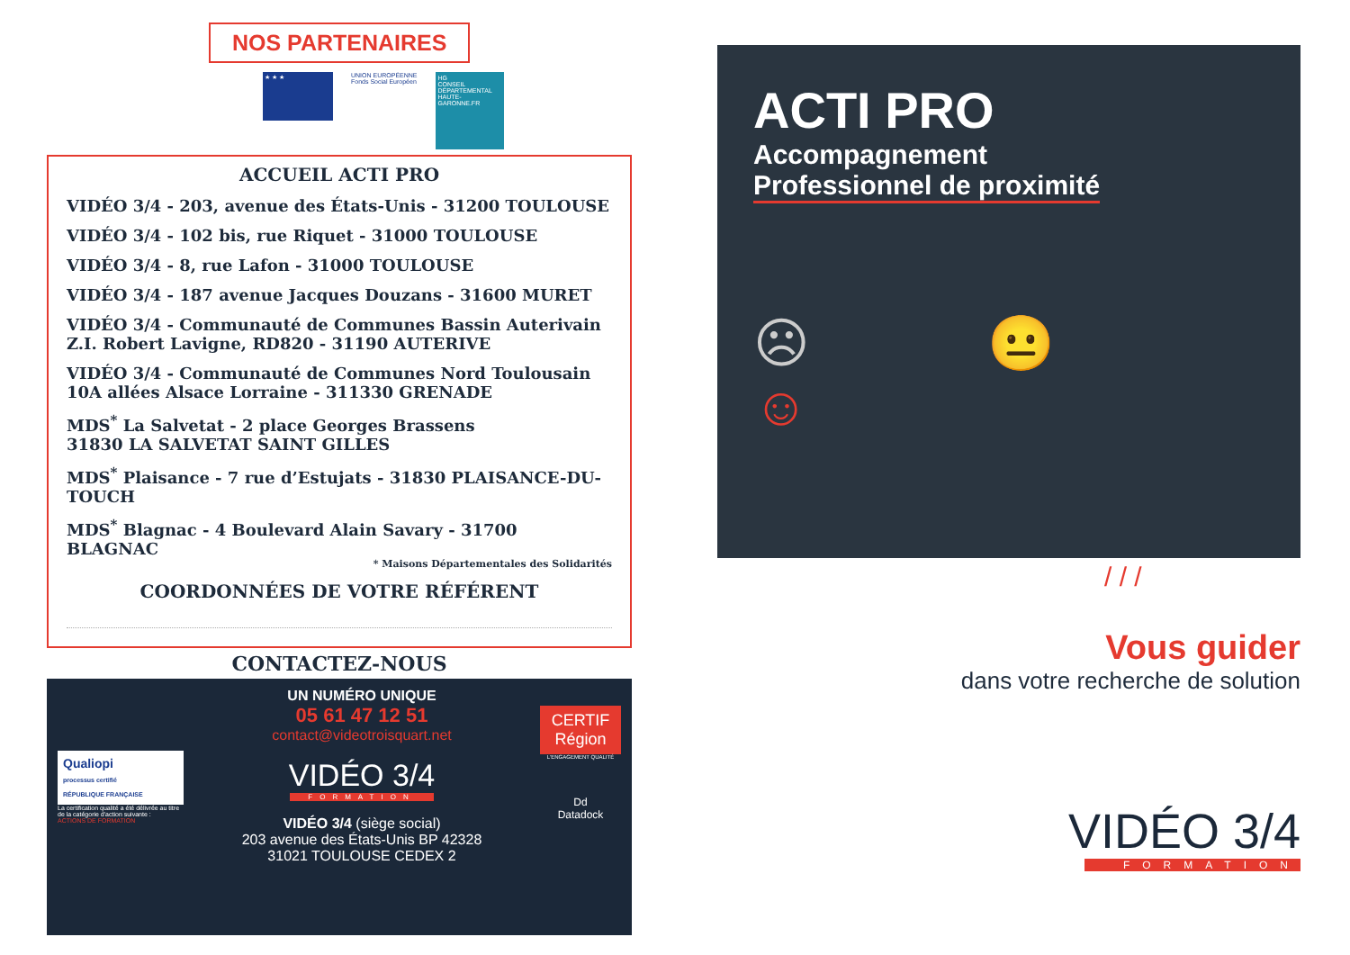NOS PARTENAIRES
★ ★ ★
UNION EUROPÉENNE
Fonds Social Européen
HG
CONSEIL DÉPARTEMENTAL HAUTE-GARONNE.FR
ACCUEIL ACTI PRO
VIDÉO 3/4 - 203, avenue des États-Unis - 31200 TOULOUSE
VIDÉO 3/4 - 102 bis, rue Riquet - 31000 TOULOUSE
VIDÉO 3/4 - 8, rue Lafon - 31000 TOULOUSE
VIDÉO 3/4 - 187 avenue Jacques Douzans - 31600 MURET
VIDÉO 3/4 - Communauté de Communes Bassin Auterivain
Z.I. Robert Lavigne, RD820 - 31190 AUTERIVE
VIDÉO 3/4 - Communauté de Communes Nord Toulousain
10A allées Alsace Lorraine - 311330 GRENADE
MDS<sup>*</sup> La Salvetat - 2 place Georges Brassens
31830 LA SALVETAT SAINT GILLES
MDS<sup>*</sup> Plaisance - 7 rue d’Estujats - 31830 PLAISANCE-DU-TOUCH
MDS<sup>*</sup> Blagnac - 4 Boulevard Alain Savary - 31700 BLAGNAC
* Maisons Départementales des Solidarités
COORDONNÉES DE VOTRE RÉFÉRENT
CONTACTEZ-NOUS
Qualiopi
processus certifié
RÉPUBLIQUE FRANÇAISE
La certification qualité a été délivrée au titre de la catégorie d'action suivante :
ACTIONS DE FORMATION
UN NUMÉRO UNIQUE
05 61 47 12 51
contact@videotroisquart.net
VIDÉO 3/4
FORMATION
VIDÉO 3/4 (siège social)
203 avenue des États-Unis BP 42328
31021 TOULOUSE CEDEX 2
CERTIF Région
L'ENGAGEMENT QUALITÉ
Dd
Datadock
ACTI PRO
Accompagnement
Professionnel de proximité
☹ 😐 ☺
/ / /
Vous guider
dans votre recherche de solution
VIDÉO 3/4
FORMATION